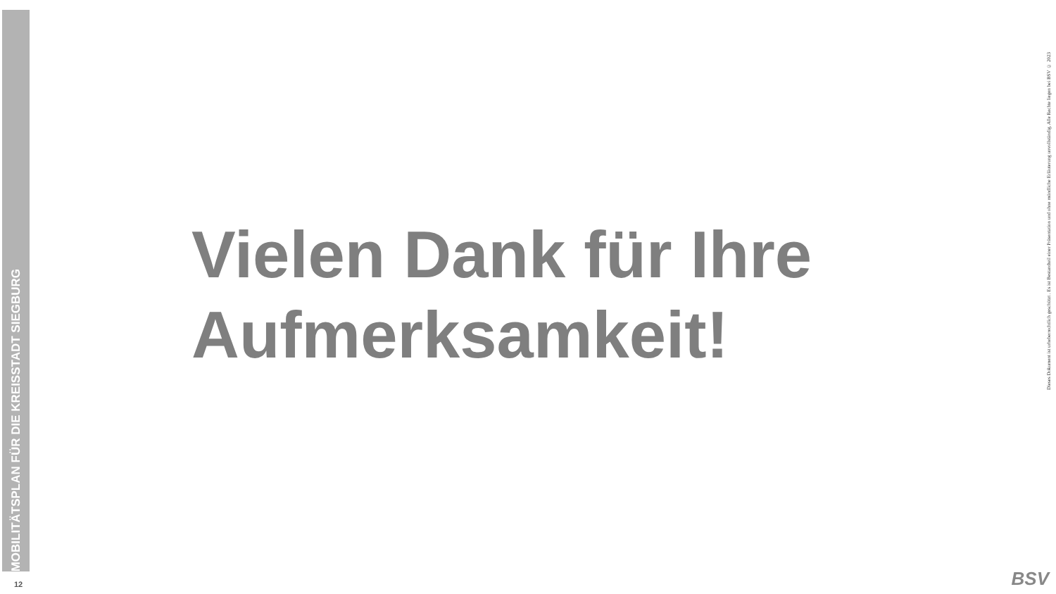MOBILITÄTSPLAN FÜR DIE KREISSTADT SIEGBURG
Vielen Dank für Ihre
Aufmerksamkeit!
Dieses Dokument ist urheberrechtlich geschützt . Es ist Bestandteil einer Präsentation und ohne mündliche Erläuterung unvollständig. Alle Rechte liegen bei BSV © 2023
12 BSV